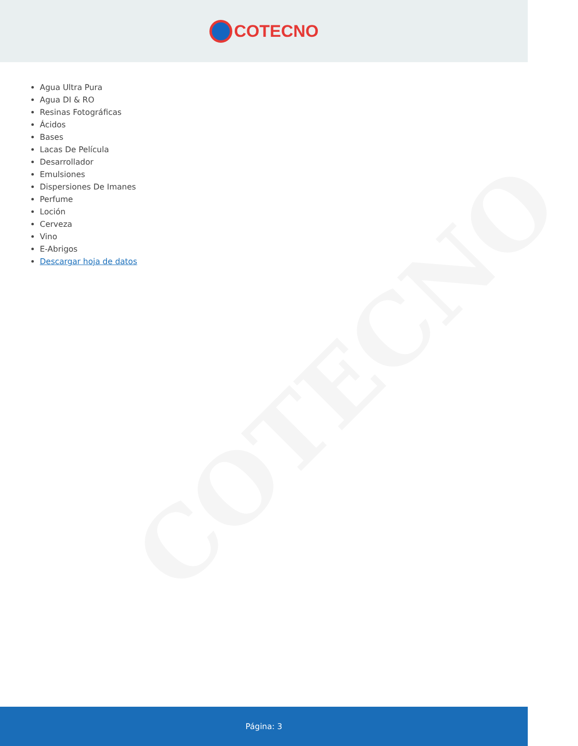COTECNO
COTECNO
Agua Ultra Pura
Agua DI & RO
Resinas Fotográficas
Ácidos
Bases
Lacas De Película
Desarrollador
Emulsiones
Dispersiones De Imanes
Perfume
Loción
Cerveza
Vino
E-Abrigos
Descargar hoja de datos
Página: 3